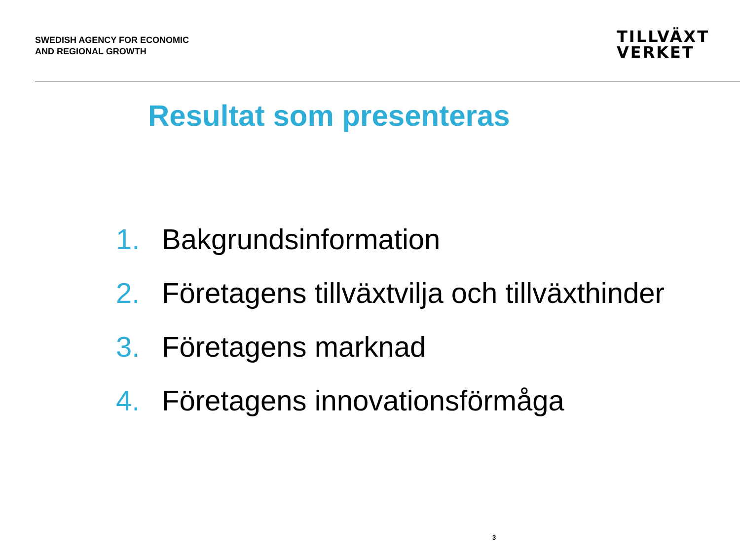SWEDISH AGENCY FOR ECONOMIC
AND REGIONAL GROWTH
TILLVÄXT
VERKET
Resultat som presenteras
1. Bakgrundsinformation
2. Företagens tillväxtvilja och tillväxthinder
3. Företagens marknad
4. Företagens innovationsförmåga
3